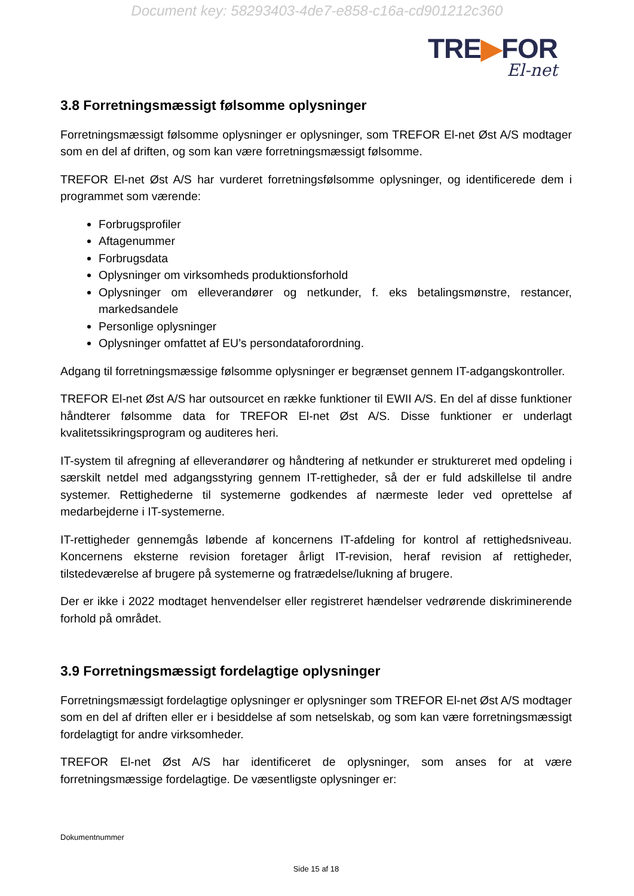Document key: 58293403-4de7-e858-c16a-cd901212c360
TRE▶FOR
El-net
3.8 Forretningsmæssigt følsomme oplysninger
Forretningsmæssigt følsomme oplysninger er oplysninger, som TREFOR El-net Øst A/S modtager som en del af driften, og som kan være forretningsmæssigt følsomme.
TREFOR El-net Øst A/S har vurderet forretningsfølsomme oplysninger, og identificerede dem i programmet som værende:
Forbrugsprofiler
Aftagenummer
Forbrugsdata
Oplysninger om virksomheds produktionsforhold
Oplysninger om elleverandører og netkunder, f. eks betalingsmønstre, restancer, markedsandele
Personlige oplysninger
Oplysninger omfattet af EU’s persondataforordning.
Adgang til forretningsmæssige følsomme oplysninger er begrænset gennem IT-adgangskontroller.
TREFOR El-net Øst A/S har outsourcet en række funktioner til EWII A/S. En del af disse funktioner håndterer følsomme data for TREFOR El-net Øst A/S. Disse funktioner er underlagt kvalitetssikringsprogram og auditeres heri.
IT-system til afregning af elleverandører og håndtering af netkunder er struktureret med opdeling i særskilt netdel med adgangsstyring gennem IT-rettigheder, så der er fuld adskillelse til andre systemer. Rettighederne til systemerne godkendes af nærmeste leder ved oprettelse af medarbejderne i IT-systemerne.
IT-rettigheder gennemgås løbende af koncernens IT-afdeling for kontrol af rettighedsniveau. Koncernens eksterne revision foretager årligt IT-revision, heraf revision af rettigheder, tilstedeværelse af brugere på systemerne og fratrædelse/lukning af brugere.
Der er ikke i 2022 modtaget henvendelser eller registreret hændelser vedrørende diskriminerende forhold på området.
3.9 Forretningsmæssigt fordelagtige oplysninger
Forretningsmæssigt fordelagtige oplysninger er oplysninger som TREFOR El-net Øst A/S modtager som en del af driften eller er i besiddelse af som netselskab, og som kan være forretningsmæssigt fordelagtigt for andre virksomheder.
TREFOR El-net Øst A/S har identificeret de oplysninger, som anses for at være forretningsmæssige fordelagtige. De væsentligste oplysninger er:
Dokumentnummer
Side 15 af 18